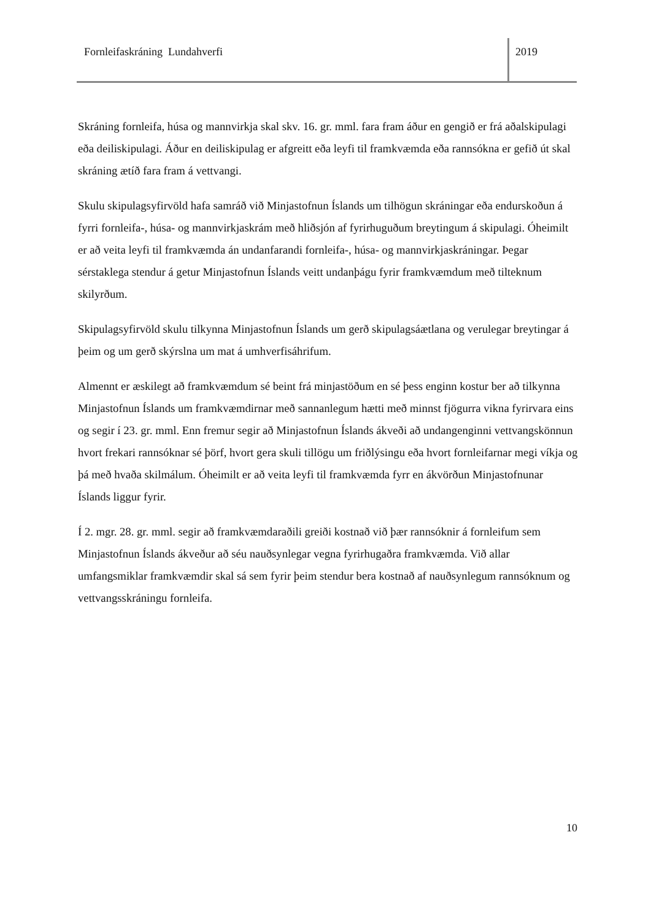Fornleifaskráning Lundahverfi 2019
Skráning fornleifa, húsa og mannvirkja skal skv. 16. gr. mml. fara fram áður en gengið er frá aðalskipulagi eða deiliskipulagi. Áður en deiliskipulag er afgreitt eða leyfi til framkvæmda eða rannsókna er gefið út skal skráning ætíð fara fram á vettvangi.
Skulu skipulagsyfirvöld hafa samráð við Minjastofnun Íslands um tilhögun skráningar eða endurskoðun á fyrri fornleifa-, húsa- og mannvirkjaskrám með hliðsjón af fyrirhuguðum breytingum á skipulagi. Óheimilt er að veita leyfi til framkvæmda án undanfarandi fornleifa-, húsa- og mannvirkjaskráningar. Þegar sérstaklega stendur á getur Minjastofnun Íslands veitt undanþágu fyrir framkvæmdum með tilteknum skilyrðum.
Skipulagsyfirvöld skulu tilkynna Minjastofnun Íslands um gerð skipulagsáætlana og verulegar breytingar á þeim og um gerð skýrslna um mat á umhverfisáhrifum.
Almennt er æskilegt að framkvæmdum sé beint frá minjastöðum en sé þess enginn kostur ber að tilkynna Minjastofnun Íslands um framkvæmdirnar með sannanlegum hætti með minnst fjögurra vikna fyrirvara eins og segir í 23. gr. mml. Enn fremur segir að Minjastofnun Íslands ákveði að undangenginni vettvangskönnun hvort frekari rannsóknar sé þörf, hvort gera skuli tillögu um friðlýsingu eða hvort fornleifarnar megi víkja og þá með hvaða skilmálum. Óheimilt er að veita leyfi til framkvæmda fyrr en ákvörðun Minjastofnunar Íslands liggur fyrir.
Í 2. mgr. 28. gr. mml. segir að framkvæmdaraðili greiði kostnað við þær rannsóknir á fornleifum sem Minjastofnun Íslands ákveður að séu nauðsynlegar vegna fyrirhugaðra framkvæmda. Við allar umfangsmiklar framkvæmdir skal sá sem fyrir þeim stendur bera kostnað af nauðsynlegum rannsóknum og vettvangsskráningu fornleifa.
10